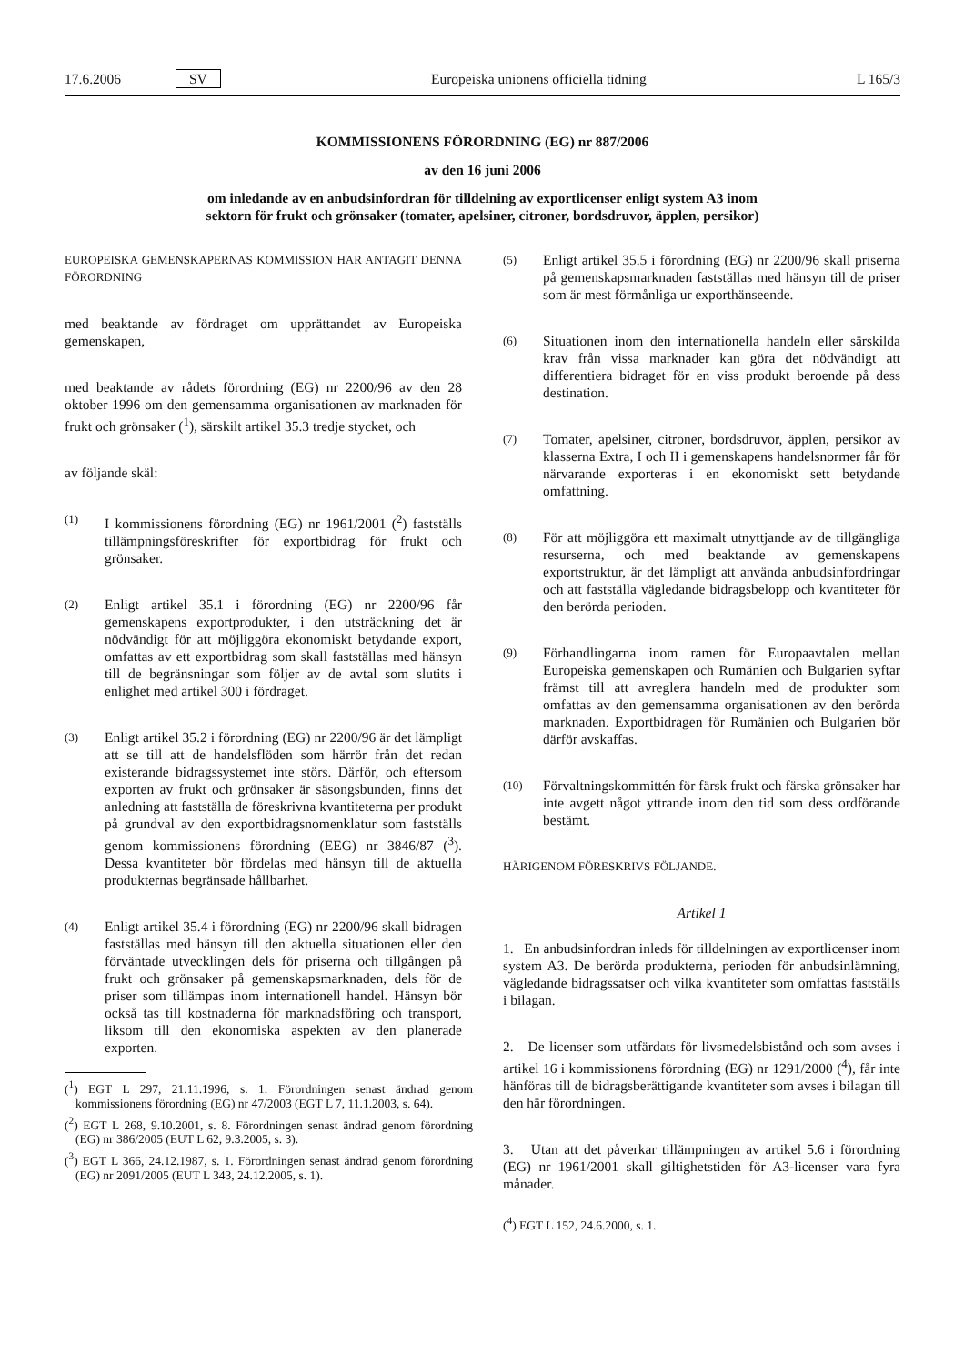17.6.2006 SV Europeiska unionens officiella tidning L 165/3
KOMMISSIONENS FÖRORDNING (EG) nr 887/2006
av den 16 juni 2006
om inledande av en anbudsinfordran för tilldelning av exportlicenser enligt system A3 inom
sektorn för frukt och grönsaker (tomater, apelsiner, citroner, bordsdruvor, äpplen, persikor)
EUROPEISKA GEMENSKAPERNAS KOMMISSION HAR ANTAGIT DENNA FÖRORDNING
med beaktande av fördraget om upprättandet av Europeiska gemenskapen,
med beaktande av rådets förordning (EG) nr 2200/96 av den 28 oktober 1996 om den gemensamma organisationen av marknaden för frukt och grönsaker (<sup>1</sup>), särskilt artikel 35.3 tredje stycket, och
av följande skäl:
(1) I kommissionens förordning (EG) nr 1961/2001 (<sup>2</sup>) fastställs tillämpningsföreskrifter för exportbidrag för frukt och grönsaker.
(2) Enligt artikel 35.1 i förordning (EG) nr 2200/96 får gemenskapens exportprodukter, i den utsträckning det är nödvändigt för att möjliggöra ekonomiskt betydande export, omfattas av ett exportbidrag som skall fastställas med hänsyn till de begränsningar som följer av de avtal som slutits i enlighet med artikel 300 i fördraget.
(3) Enligt artikel 35.2 i förordning (EG) nr 2200/96 är det lämpligt att se till att de handelsflöden som härrör från det redan existerande bidragssystemet inte störs. Därför, och eftersom exporten av frukt och grönsaker är säsongsbunden, finns det anledning att fastställa de föreskrivna kvantiteterna per produkt på grundval av den exportbidragsnomenklatur som fastställs genom kommissionens förordning (EEG) nr 3846/87 (<sup>3</sup>). Dessa kvantiteter bör fördelas med hänsyn till de aktuella produkternas begränsade hållbarhet.
(4) Enligt artikel 35.4 i förordning (EG) nr 2200/96 skall bidragen fastställas med hänsyn till den aktuella situationen eller den förväntade utvecklingen dels för priserna och tillgången på frukt och grönsaker på gemenskapsmarknaden, dels för de priser som tillämpas inom internationell handel. Hänsyn bör också tas till kostnaderna för marknadsföring och transport, liksom till den ekonomiska aspekten av den planerade exporten.
(<sup>1</sup>) EGT L 297, 21.11.1996, s. 1. Förordningen senast ändrad genom kommissionens förordning (EG) nr 47/2003 (EGT L 7, 11.1.2003, s. 64).
(<sup>2</sup>) EGT L 268, 9.10.2001, s. 8. Förordningen senast ändrad genom förordning (EG) nr 386/2005 (EUT L 62, 9.3.2005, s. 3).
(<sup>3</sup>) EGT L 366, 24.12.1987, s. 1. Förordningen senast ändrad genom förordning (EG) nr 2091/2005 (EUT L 343, 24.12.2005, s. 1).
(5) Enligt artikel 35.5 i förordning (EG) nr 2200/96 skall priserna på gemenskapsmarknaden fastställas med hänsyn till de priser som är mest förmånliga ur exporthänseende.
(6) Situationen inom den internationella handeln eller särskilda krav från vissa marknader kan göra det nödvändigt att differentiera bidraget för en viss produkt beroende på dess destination.
(7) Tomater, apelsiner, citroner, bordsdruvor, äpplen, persikor av klasserna Extra, I och II i gemenskapens handelsnormer får för närvarande exporteras i en ekonomiskt sett betydande omfattning.
(8) För att möjliggöra ett maximalt utnyttjande av de tillgängliga resurserna, och med beaktande av gemenskapens exportstruktur, är det lämpligt att använda anbudsinfordringar och att fastställa vägledande bidragsbelopp och kvantiteter för den berörda perioden.
(9) Förhandlingarna inom ramen för Europaavtalen mellan Europeiska gemenskapen och Rumänien och Bulgarien syftar främst till att avreglera handeln med de produkter som omfattas av den gemensamma organisationen av den berörda marknaden. Exportbidragen för Rumänien och Bulgarien bör därför avskaffas.
(10) Förvaltningskommittén för färsk frukt och färska grönsaker har inte avgett något yttrande inom den tid som dess ordförande bestämt.
HÄRIGENOM FÖRESKRIVS FÖLJANDE.
Artikel 1
1. En anbudsinfordran inleds för tilldelningen av exportlicenser inom system A3. De berörda produkterna, perioden för anbudsinlämning, vägledande bidragssatser och vilka kvantiteter som omfattas fastställs i bilagan.
2. De licenser som utfärdats för livsmedelsbistånd och som avses i artikel 16 i kommissionens förordning (EG) nr 1291/2000 (<sup>4</sup>), får inte hänföras till de bidragsberättigande kvantiteter som avses i bilagan till den här förordningen.
3. Utan att det påverkar tillämpningen av artikel 5.6 i förordning (EG) nr 1961/2001 skall giltighetstiden för A3-licenser vara fyra månader.
(<sup>4</sup>) EGT L 152, 24.6.2000, s. 1.